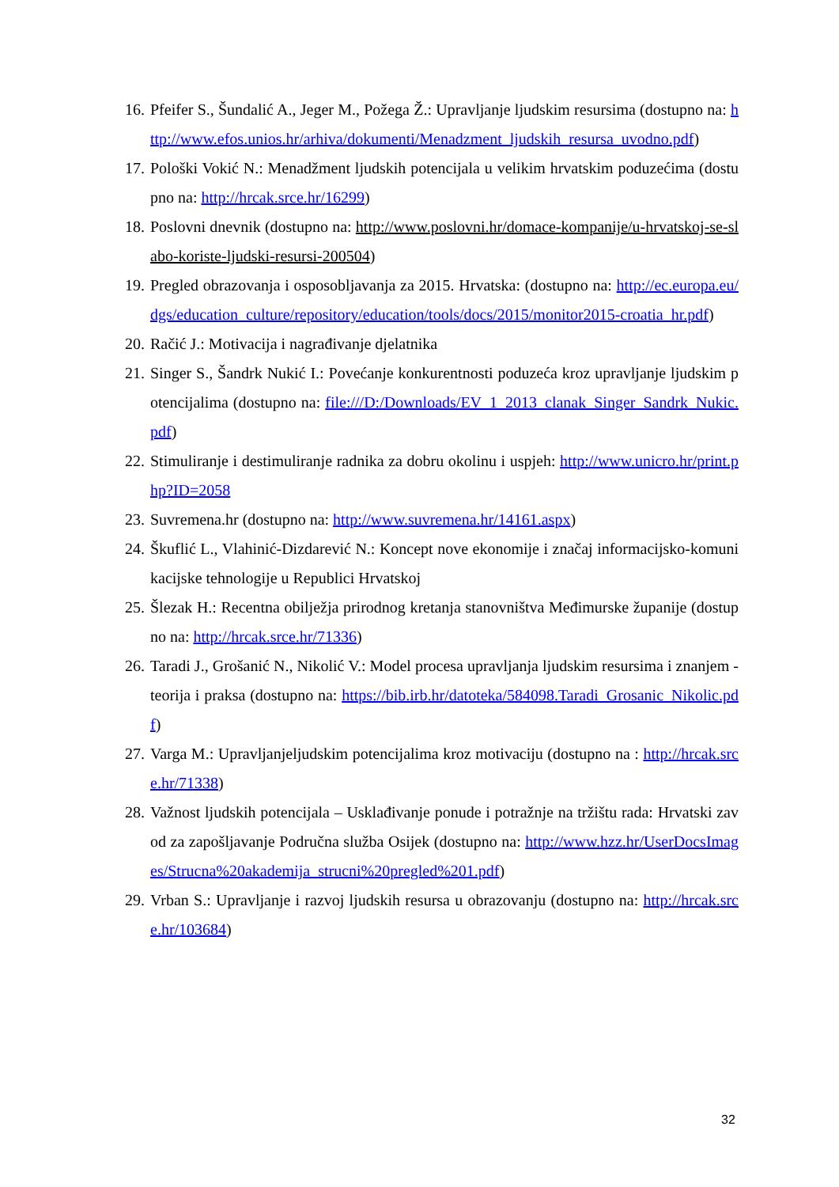16. Pfeifer S., Šundalić A., Jeger M., Požega Ž.: Upravljanje ljudskim resursima (dostupno na: http://www.efos.unios.hr/arhiva/dokumenti/Menadzment_ljudskih_resursa_uvodno.pdf)
17. Pološki Vokić N.: Menadžment ljudskih potencijala u velikim hrvatskim poduzećima (dostupno na: http://hrcak.srce.hr/16299)
18. Poslovni dnevnik (dostupno na: http://www.poslovni.hr/domace-kompanije/u-hrvatskoj-se-slabo-koriste-ljudski-resursi-200504)
19. Pregled obrazovanja i osposobljavanja za 2015. Hrvatska: (dostupno na: http://ec.europa.eu/dgs/education_culture/repository/education/tools/docs/2015/monitor2015-croatia_hr.pdf)
20. Račić J.: Motivacija i nagrađivanje djelatnika
21. Singer S., Šandrk Nukić I.: Povećanje konkurentnosti poduzeća kroz upravljanje ljudskim potencijalima (dostupno na: file:///D:/Downloads/EV_1_2013_clanak_Singer_Sandrk_Nukic.pdf)
22. Stimuliranje i destimuliranje radnika za dobru okolinu i uspjeh: http://www.unicro.hr/print.php?ID=2058
23. Suvremena.hr (dostupno na: http://www.suvremena.hr/14161.aspx)
24. Škuflić L., Vlahinić-Dizdarević N.: Koncept nove ekonomije i značaj informacijsko-komunikacijske tehnologije u Republici Hrvatskoj
25. Šlezak H.: Recentna obilježja prirodnog kretanja stanovništva Međimurske županije (dostupno na: http://hrcak.srce.hr/71336)
26. Taradi J., Grošanić N., Nikolić V.: Model procesa upravljanja ljudskim resursima i znanjem - teorija i praksa (dostupno na: https://bib.irb.hr/datoteka/584098.Taradi_Grosanic_Nikolic.pdf)
27. Varga M.: Upravljanjeljudskim potencijalima kroz motivaciju (dostupno na : http://hrcak.srce.hr/71338)
28. Važnost ljudskih potencijala – Usklađivanje ponude i potražnje na tržištu rada: Hrvatski zavod za zapošljavanje Područna služba Osijek (dostupno na: http://www.hzz.hr/UserDocsImages/Strucna%20akademija_strucni%20pregled%201.pdf)
29. Vrban S.: Upravljanje i razvoj ljudskih resursa u obrazovanju (dostupno na: http://hrcak.srce.hr/103684)
32